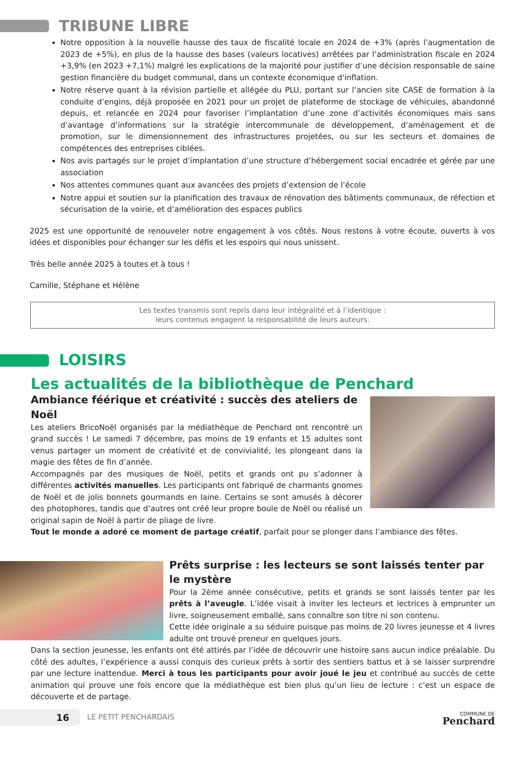TRIBUNE LIBRE
Notre opposition à la nouvelle hausse des taux de fiscalité locale en 2024 de +3% (après l’augmentation de 2023 de +5%), en plus de la hausse des bases (valeurs locatives) arrêtées par l’administration fiscale en 2024 +3,9% (en 2023 +7,1%) malgré les explications de la majorité pour justifier d’une décision responsable de saine gestion financière du budget communal, dans un contexte économique d'inflation.
Notre réserve quant à la révision partielle et allégée du PLU, portant sur l’ancien site CASE de formation à la conduite d’engins, déjà proposée en 2021 pour un projet de plateforme de stockage de véhicules, abandonné depuis, et relancée en 2024 pour favoriser l’implantation d’une zone d’activités économiques mais sans d’avantage d’informations sur la stratégie intercommunale de développement, d’aménagement et de promotion, sur le dimensionnement des infrastructures projetées, ou sur les secteurs et domaines de compétences des entreprises ciblées.
Nos avis partagés sur le projet d’implantation d’une structure d’hébergement social encadrée et gérée par une association
Nos attentes communes quant aux avancées des projets d’extension de l’école
Notre appui et soutien sur la planification des travaux de rénovation des bâtiments communaux, de réfection et sécurisation de la voirie, et d’amélioration des espaces publics
2025 est une opportunité de renouveler notre engagement à vos côtés. Nous restons à votre écoute, ouverts à vos idées et disponibles pour échanger sur les défis et les espoirs qui nous unissent.
Très belle année 2025 à toutes et à tous !
Camille, Stéphane et Hélène
Les textes transmis sont repris dans leur intégralité et à l’identique :
leurs contenus engagent la responsabilité de leurs auteurs.
LOISIRS
Les actualités de la bibliothèque de Penchard
Ambiance féérique et créativité : succès des ateliers de Noël
Les ateliers BricoNoël organisés par la médiathèque de Penchard ont rencontré un grand succès ! Le samedi 7 décembre, pas moins de 19 enfants et 15 adultes sont venus partager un moment de créativité et de convivialité, les plongeant dans la magie des fêtes de fin d’année.
Accompagnés par des musiques de Noël, petits et grands ont pu s’adonner à différentes activités manuelles. Les participants ont fabriqué de charmants gnomes de Noël et de jolis bonnets gourmands en laine. Certains se sont amusés à décorer des photophores, tandis que d’autres ont créé leur propre boule de Noël ou réalisé un original sapin de Noël à partir de pliage de livre.
Tout le monde a adoré ce moment de partage créatif, parfait pour se plonger dans l’ambiance des fêtes.
Prêts surprise : les lecteurs se sont laissés tenter par le mystère
Pour la 2ème année consécutive, petits et grands se sont laissés tenter par les prêts à l’aveugle. L’idée visait à inviter les lecteurs et lectrices à emprunter un livre, soigneusement emballé, sans connaître son titre ni son contenu.
Cette idée originale a su séduire puisque pas moins de 20 livres jeunesse et 4 livres adulte ont trouvé preneur en quelques jours.
Dans la section jeunesse, les enfants ont été attirés par l’idée de découvrir une histoire sans aucun indice préalable. Du côté des adultes, l’expérience a aussi conquis des curieux prêts à sortir des sentiers battus et à se laisser surprendre par une lecture inattendue. Merci à tous les participants pour avoir joué le jeu et contribué au succès de cette animation qui prouve une fois encore que la médiathèque est bien plus qu’un lieu de lecture : c’est un espace de découverte et de partage.
16
LE PETIT PENCHARDAIS
COMMUNE DE
Penchard